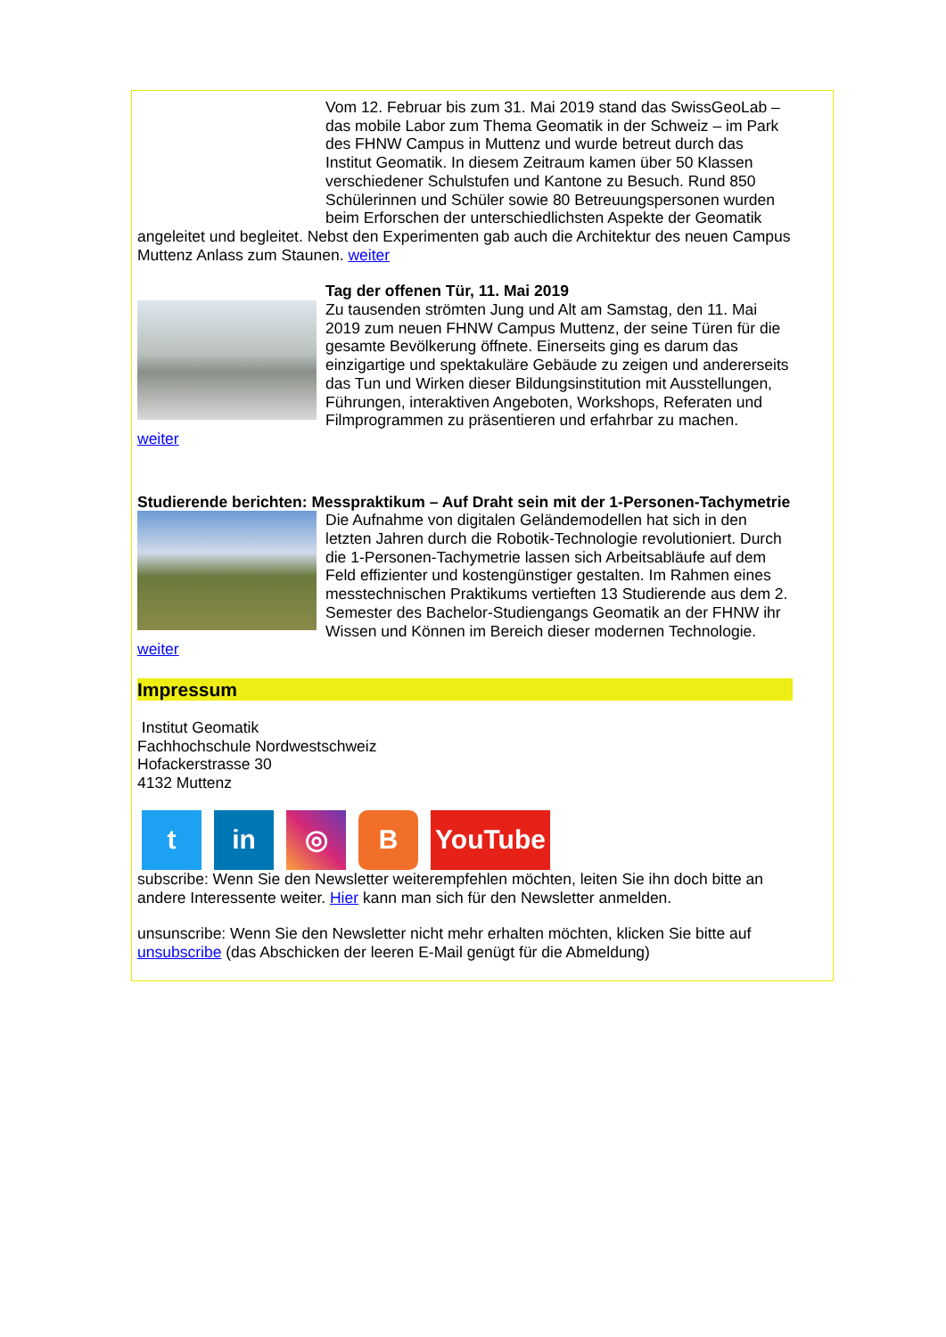Vom 12. Februar bis zum 31. Mai 2019 stand das SwissGeoLab – das mobile Labor zum Thema Geomatik in der Schweiz – im Park des FHNW Campus in Muttenz und wurde betreut durch das Institut Geomatik. In diesem Zeitraum kamen über 50 Klassen verschiedener Schulstufen und Kantone zu Besuch. Rund 850 Schülerinnen und Schüler sowie 80 Betreuungspersonen wurden beim Erforschen der unterschiedlichsten Aspekte der Geomatik angeleitet und begleitet. Nebst den Experimenten gab auch die Architektur des neuen Campus Muttenz Anlass zum Staunen. weiter
Tag der offenen Tür, 11. Mai 2019
Zu tausenden strömten Jung und Alt am Samstag, den 11. Mai 2019 zum neuen FHNW Campus Muttenz, der seine Türen für die gesamte Bevölkerung öffnete. Einerseits ging es darum das einzigartige und spektakuläre Gebäude zu zeigen und andererseits das Tun und Wirken dieser Bildungsinstitution mit Ausstellungen, Führungen, interaktiven Angeboten, Workshops, Referaten und Filmprogrammen zu präsentieren und erfahrbar zu machen.
weiter
Studierende berichten: Messpraktikum – Auf Draht sein mit der 1-Personen-Tachymetrie
Die Aufnahme von digitalen Geländemodellen hat sich in den letzten Jahren durch die Robotik-Technologie revolutioniert. Durch die 1-Personen-Tachymetrie lassen sich Arbeitsabläufe auf dem Feld effizienter und kostengünstiger gestalten. Im Rahmen eines messtechnischen Praktikums vertieften 13 Studierende aus dem 2. Semester des Bachelor-Studiengangs Geomatik an der FHNW ihr Wissen und Können im Bereich dieser modernen Technologie.
weiter
Impressum
Institut Geomatik
Fachhochschule Nordwestschweiz
Hofackerstrasse 30
4132 Muttenz
t in ◎ B YouTube
subscribe: Wenn Sie den Newsletter weiterempfehlen möchten, leiten Sie ihn doch bitte an andere Interessente weiter. Hier kann man sich für den Newsletter anmelden.
unsunscribe: Wenn Sie den Newsletter nicht mehr erhalten möchten, klicken Sie bitte auf unsubscribe (das Abschicken der leeren E-Mail genügt für die Abmeldung)